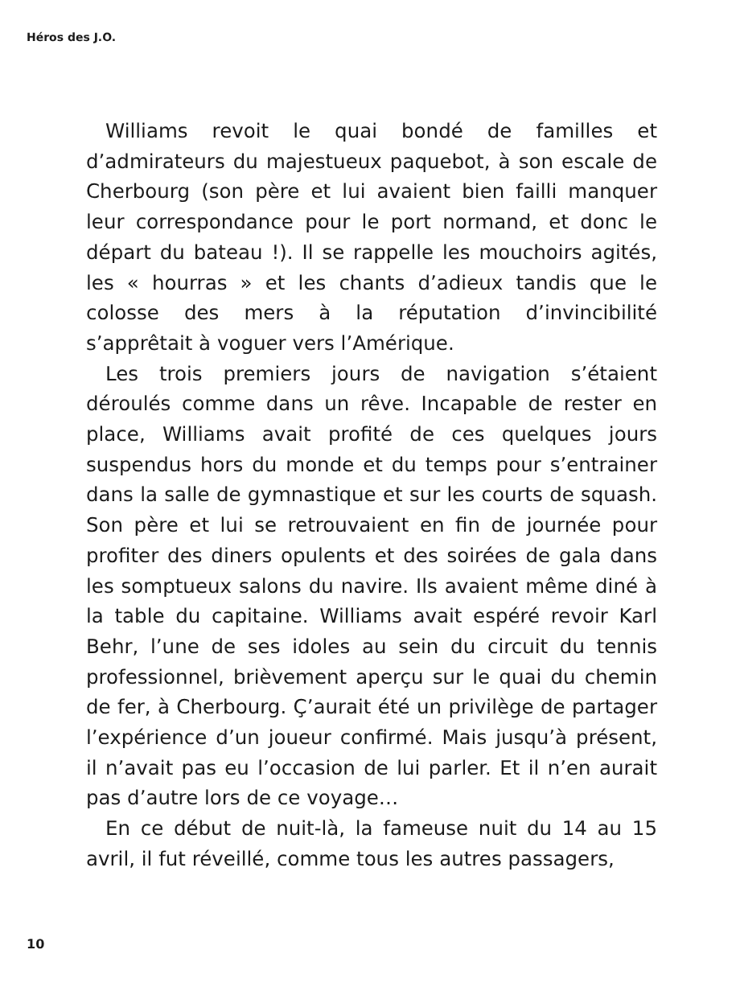Héros des J.O.
Williams revoit le quai bondé de familles et d’admirateurs du majestueux paquebot, à son escale de Cherbourg (son père et lui avaient bien failli manquer leur correspondance pour le port normand, et donc le départ du bateau !). Il se rappelle les mouchoirs agités, les « hourras » et les chants d’adieux tandis que le colosse des mers à la réputation d’invincibilité s’apprêtait à voguer vers l’Amérique.
Les trois premiers jours de navigation s’étaient déroulés comme dans un rêve. Incapable de rester en place, Williams avait profité de ces quelques jours suspendus hors du monde et du temps pour s’entrainer dans la salle de gymnastique et sur les courts de squash. Son père et lui se retrouvaient en fin de journée pour profiter des diners opulents et des soirées de gala dans les somptueux salons du navire. Ils avaient même diné à la table du capitaine. Williams avait espéré revoir Karl Behr, l’une de ses idoles au sein du circuit du tennis professionnel, brièvement aperçu sur le quai du chemin de fer, à Cherbourg. Ç’aurait été un privilège de partager l’expérience d’un joueur confirmé. Mais jusqu’à présent, il n’avait pas eu l’occasion de lui parler. Et il n’en aurait pas d’autre lors de ce voyage…
En ce début de nuit-là, la fameuse nuit du 14 au 15 avril, il fut réveillé, comme tous les autres passagers,
10